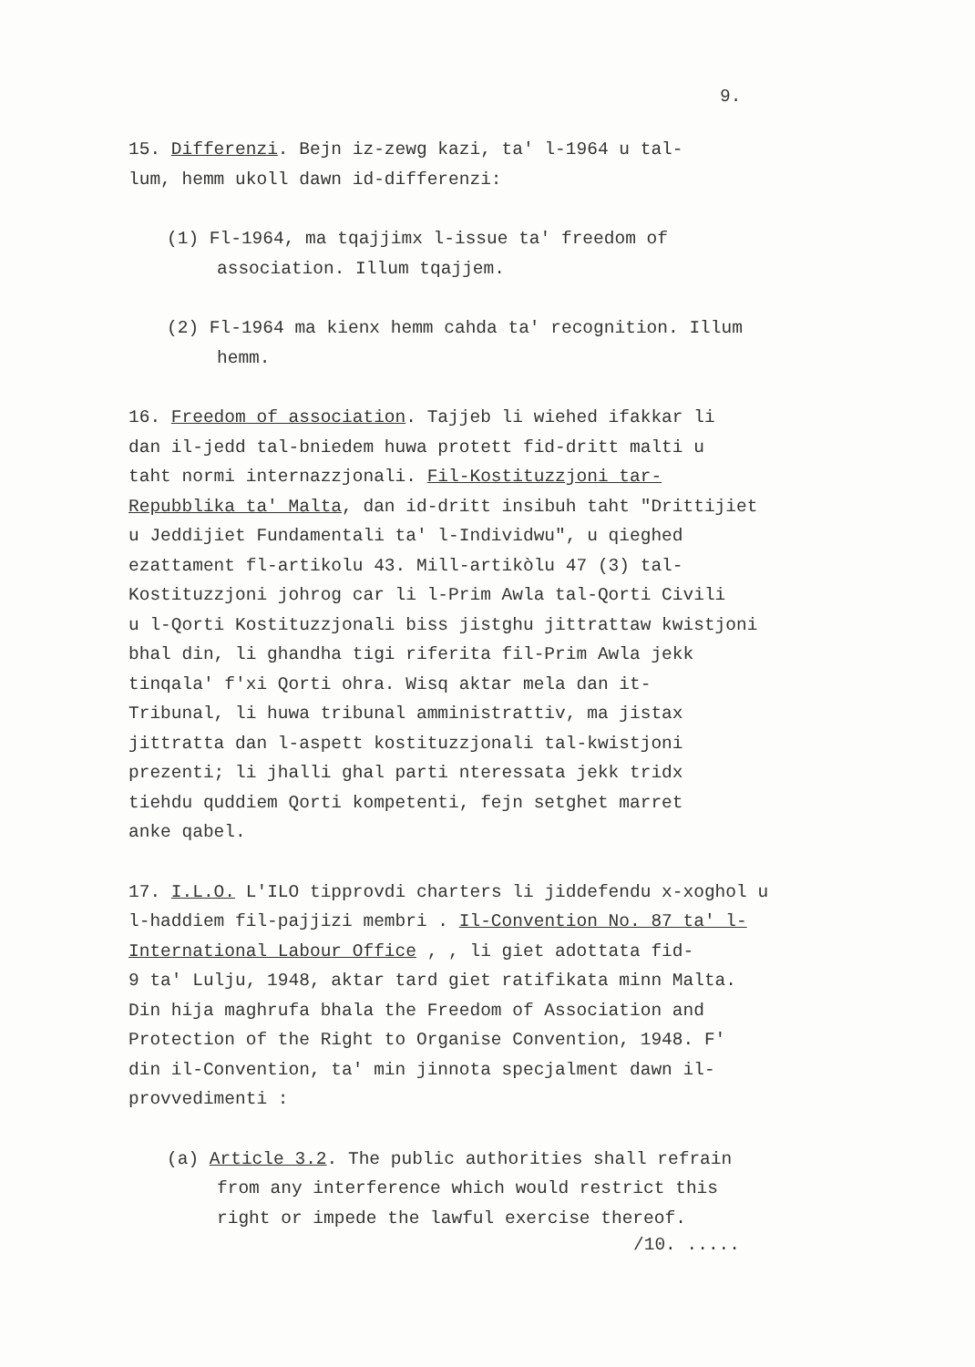9.
15. Differenzi. Bejn iz-zewg kazi, ta' l-1964 u tal-
lum, hemm ukoll dawn id-differenzi:
(1) Fl-1964, ma tqajjimx l-issue ta' freedom of
association. Illum tqajjem.
(2) Fl-1964 ma kienx hemm cahda ta' recognition. Illum
hemm.
16. Freedom of association. Tajjeb li wiehed ifakkar li
dan il-jedd tal-bniedem huwa protett fid-dritt malti u
taht normi internazzjonali. Fil-Kostituzzjoni tar-
Repubblika ta' Malta, dan id-dritt insibuh taht "Drittijiet
u Jeddijiet Fundamentali ta' l-Individwu", u qieghed
ezattament fl-artikolu 43. Mill-artikòlu 47 (3) tal-
Kostituzzjoni johrog car li l-Prim Awla tal-Qorti Civili
u l-Qorti Kostituzzjonali biss jistghu jittrattaw kwistjoni
bhal din, li ghandha tigi riferita fil-Prim Awla jekk
tinqala' f'xi Qorti ohra. Wisq aktar mela dan it-
Tribunal, li huwa tribunal amministrattiv, ma jistax
jittratta dan l-aspett kostituzzjonali tal-kwistjoni
prezenti; li jhalli ghal parti nteressata jekk tridx
tiehdu quddiem Qorti kompetenti, fejn setghet marret
anke qabel.
17. I.L.O. L'ILO tipprovdi charters li jiddefendu x-xoghol u
l-haddiem fil-pajjizi membri . Il-Convention No. 87 ta' l-
International Labour Office , , li giet adottata fid-
9 ta' Lulju, 1948, aktar tard giet ratifikata minn Malta.
Din hija maghrufa bhala the Freedom of Association and
Protection of the Right to Organise Convention, 1948. F'
din il-Convention, ta' min jinnota specjalment dawn il-
provvedimenti :
(a) Article 3.2. The public authorities shall refrain
from any interference which would restrict this
right or impede the lawful exercise thereof.
/10. .....